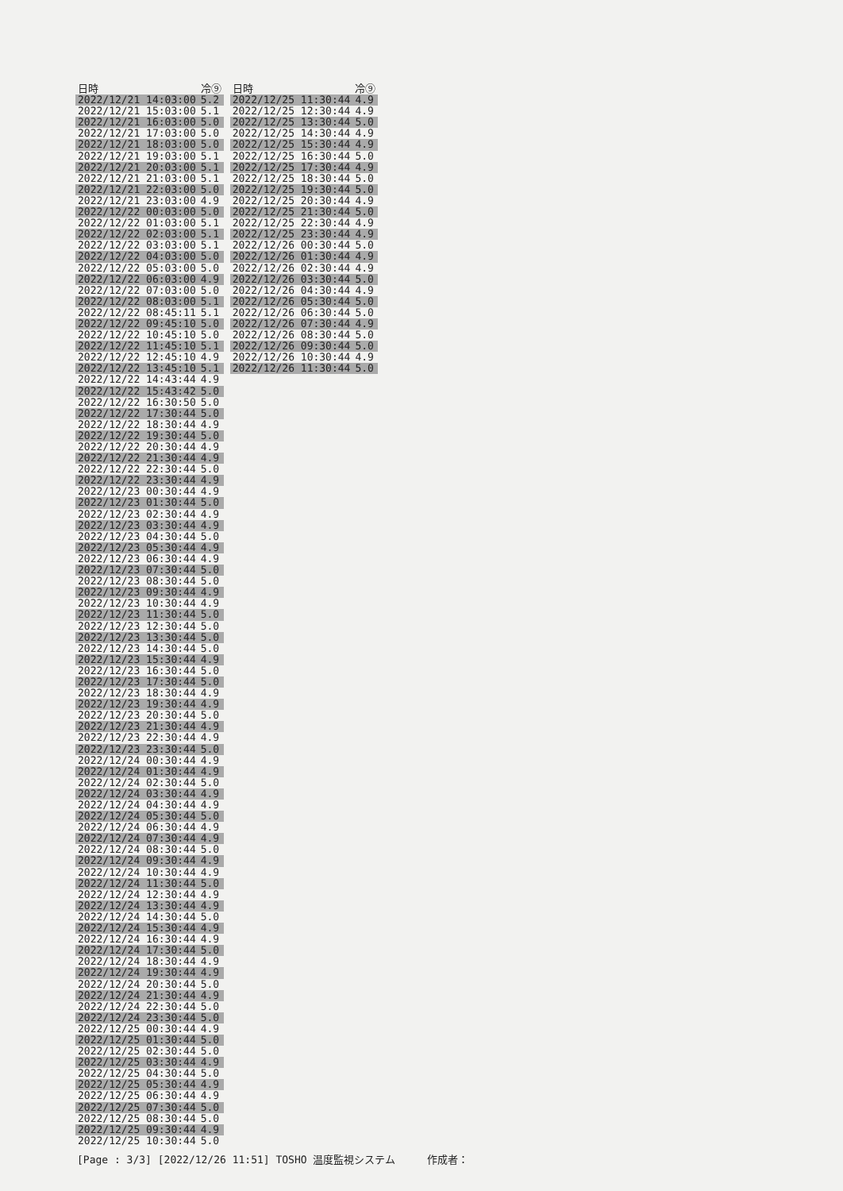| 日時 | 冷⑨ |
| --- | --- |
| 2022/12/21 14:03:00 | 5.2 |
| 2022/12/21 15:03:00 | 5.1 |
| 2022/12/21 16:03:00 | 5.0 |
| 2022/12/21 17:03:00 | 5.0 |
| 2022/12/21 18:03:00 | 5.0 |
| 2022/12/21 19:03:00 | 5.1 |
| 2022/12/21 20:03:00 | 5.1 |
| 2022/12/21 21:03:00 | 5.1 |
| 2022/12/21 22:03:00 | 5.0 |
| 2022/12/21 23:03:00 | 4.9 |
| 2022/12/22 00:03:00 | 5.0 |
| 2022/12/22 01:03:00 | 5.1 |
| 2022/12/22 02:03:00 | 5.1 |
| 2022/12/22 03:03:00 | 5.1 |
| 2022/12/22 04:03:00 | 5.0 |
| 2022/12/22 05:03:00 | 5.0 |
| 2022/12/22 06:03:00 | 4.9 |
| 2022/12/22 07:03:00 | 5.0 |
| 2022/12/22 08:03:00 | 5.1 |
| 2022/12/22 08:45:11 | 5.1 |
| 2022/12/22 09:45:10 | 5.0 |
| 2022/12/22 10:45:10 | 5.0 |
| 2022/12/22 11:45:10 | 5.1 |
| 2022/12/22 12:45:10 | 4.9 |
| 2022/12/22 13:45:10 | 5.1 |
| 2022/12/22 14:43:44 | 4.9 |
| 2022/12/22 15:43:42 | 5.0 |
| 2022/12/22 16:30:50 | 5.0 |
| 2022/12/22 17:30:44 | 5.0 |
| 2022/12/22 18:30:44 | 4.9 |
| 2022/12/22 19:30:44 | 5.0 |
| 2022/12/22 20:30:44 | 4.9 |
| 2022/12/22 21:30:44 | 4.9 |
| 2022/12/22 22:30:44 | 5.0 |
| 2022/12/22 23:30:44 | 4.9 |
| 2022/12/23 00:30:44 | 4.9 |
| 2022/12/23 01:30:44 | 5.0 |
| 2022/12/23 02:30:44 | 4.9 |
| 2022/12/23 03:30:44 | 4.9 |
| 2022/12/23 04:30:44 | 5.0 |
| 2022/12/23 05:30:44 | 4.9 |
| 2022/12/23 06:30:44 | 4.9 |
| 2022/12/23 07:30:44 | 5.0 |
| 2022/12/23 08:30:44 | 5.0 |
| 2022/12/23 09:30:44 | 4.9 |
| 2022/12/23 10:30:44 | 4.9 |
| 2022/12/23 11:30:44 | 5.0 |
| 2022/12/23 12:30:44 | 5.0 |
| 2022/12/23 13:30:44 | 5.0 |
| 2022/12/23 14:30:44 | 5.0 |
| 2022/12/23 15:30:44 | 4.9 |
| 2022/12/23 16:30:44 | 5.0 |
| 2022/12/23 17:30:44 | 5.0 |
| 2022/12/23 18:30:44 | 4.9 |
| 2022/12/23 19:30:44 | 4.9 |
| 2022/12/23 20:30:44 | 5.0 |
| 2022/12/23 21:30:44 | 4.9 |
| 2022/12/23 22:30:44 | 4.9 |
| 2022/12/23 23:30:44 | 5.0 |
| 2022/12/24 00:30:44 | 4.9 |
| 2022/12/24 01:30:44 | 4.9 |
| 2022/12/24 02:30:44 | 5.0 |
| 2022/12/24 03:30:44 | 4.9 |
| 2022/12/24 04:30:44 | 4.9 |
| 2022/12/24 05:30:44 | 5.0 |
| 2022/12/24 06:30:44 | 4.9 |
| 2022/12/24 07:30:44 | 4.9 |
| 2022/12/24 08:30:44 | 5.0 |
| 2022/12/24 09:30:44 | 4.9 |
| 2022/12/24 10:30:44 | 4.9 |
| 2022/12/24 11:30:44 | 5.0 |
| 2022/12/24 12:30:44 | 4.9 |
| 2022/12/24 13:30:44 | 4.9 |
| 2022/12/24 14:30:44 | 5.0 |
| 2022/12/24 15:30:44 | 4.9 |
| 2022/12/24 16:30:44 | 4.9 |
| 2022/12/24 17:30:44 | 5.0 |
| 2022/12/24 18:30:44 | 4.9 |
| 2022/12/24 19:30:44 | 4.9 |
| 2022/12/24 20:30:44 | 5.0 |
| 2022/12/24 21:30:44 | 4.9 |
| 2022/12/24 22:30:44 | 5.0 |
| 2022/12/24 23:30:44 | 5.0 |
| 2022/12/25 00:30:44 | 4.9 |
| 2022/12/25 01:30:44 | 5.0 |
| 2022/12/25 02:30:44 | 5.0 |
| 2022/12/25 03:30:44 | 4.9 |
| 2022/12/25 04:30:44 | 5.0 |
| 2022/12/25 05:30:44 | 4.9 |
| 2022/12/25 06:30:44 | 4.9 |
| 2022/12/25 07:30:44 | 5.0 |
| 2022/12/25 08:30:44 | 5.0 |
| 2022/12/25 09:30:44 | 4.9 |
| 2022/12/25 10:30:44 | 5.0 |
| 日時 | 冷⑨ |
| --- | --- |
| 2022/12/25 11:30:44 | 4.9 |
| 2022/12/25 12:30:44 | 4.9 |
| 2022/12/25 13:30:44 | 5.0 |
| 2022/12/25 14:30:44 | 4.9 |
| 2022/12/25 15:30:44 | 4.9 |
| 2022/12/25 16:30:44 | 5.0 |
| 2022/12/25 17:30:44 | 4.9 |
| 2022/12/25 18:30:44 | 5.0 |
| 2022/12/25 19:30:44 | 5.0 |
| 2022/12/25 20:30:44 | 4.9 |
| 2022/12/25 21:30:44 | 5.0 |
| 2022/12/25 22:30:44 | 4.9 |
| 2022/12/25 23:30:44 | 4.9 |
| 2022/12/26 00:30:44 | 5.0 |
| 2022/12/26 01:30:44 | 4.9 |
| 2022/12/26 02:30:44 | 4.9 |
| 2022/12/26 03:30:44 | 5.0 |
| 2022/12/26 04:30:44 | 4.9 |
| 2022/12/26 05:30:44 | 5.0 |
| 2022/12/26 06:30:44 | 5.0 |
| 2022/12/26 07:30:44 | 4.9 |
| 2022/12/26 08:30:44 | 5.0 |
| 2022/12/26 09:30:44 | 5.0 |
| 2022/12/26 10:30:44 | 4.9 |
| 2022/12/26 11:30:44 | 5.0 |
[Page : 3/3] [2022/12/26 11:51] TOSHO 温度監視システム 作成者：